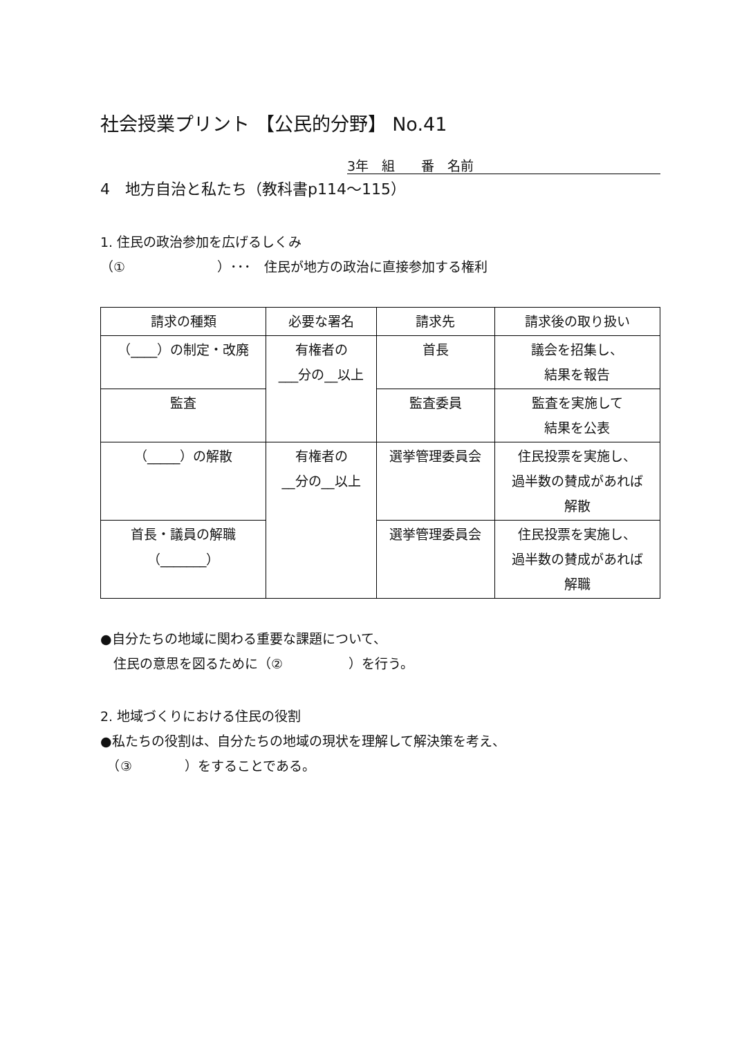社会授業プリント 【公民的分野】 No.41
3年　組　　番　名前
4　地方自治と私たち（教科書p114～115）
1. 住民の政治参加を広げるしくみ
（①　　　　　　　）･･･　住民が地方の政治に直接参加する権利
| 請求の種類 | 必要な署名 | 請求先 | 請求後の取り扱い |
| --- | --- | --- | --- |
| （____）の制定・改廃 | 有権者の ___分の__以上 | 首長 | 議会を招集し、 結果を報告 |
| 監査 | | 監査委員 | 監査を実施して 結果を公表 |
| （_____）の解散 | 有権者の __分の__以上 | 選挙管理委員会 | 住民投票を実施し、 過半数の賛成があれば 解散 |
| 首長・議員の解職 （_______） | | 選挙管理委員会 | 住民投票を実施し、 過半数の賛成があれば 解職 |
●自分たちの地域に関わる重要な課題について、
　住民の意思を図るために（②　　　　　）を行う。
2. 地域づくりにおける住民の役割
●私たちの役割は、自分たちの地域の現状を理解して解決策を考え、
　（③　　　　）をすることである。